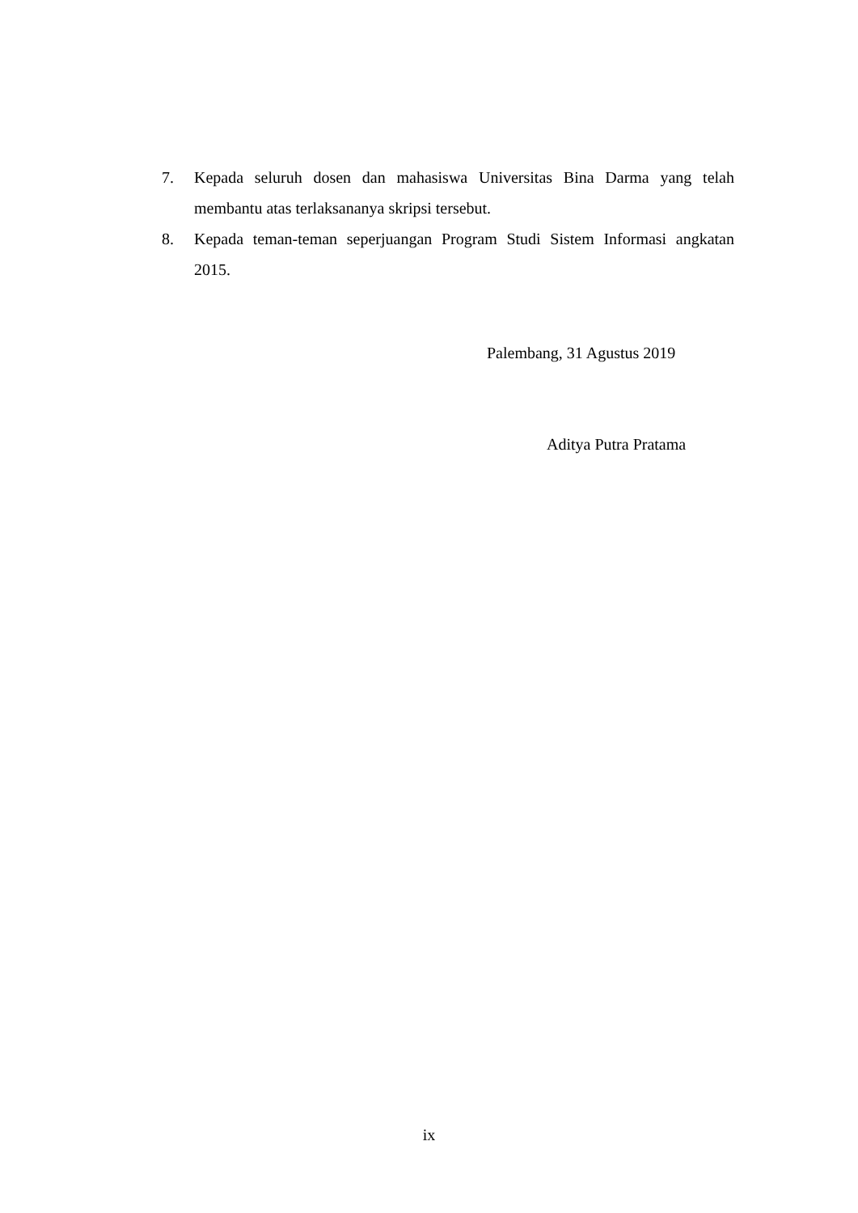7. Kepada seluruh dosen dan mahasiswa Universitas Bina Darma yang telah membantu atas terlaksananya skripsi tersebut.
8. Kepada teman-teman seperjuangan Program Studi Sistem Informasi angkatan 2015.
Palembang, 31 Agustus 2019
Aditya Putra Pratama
ix